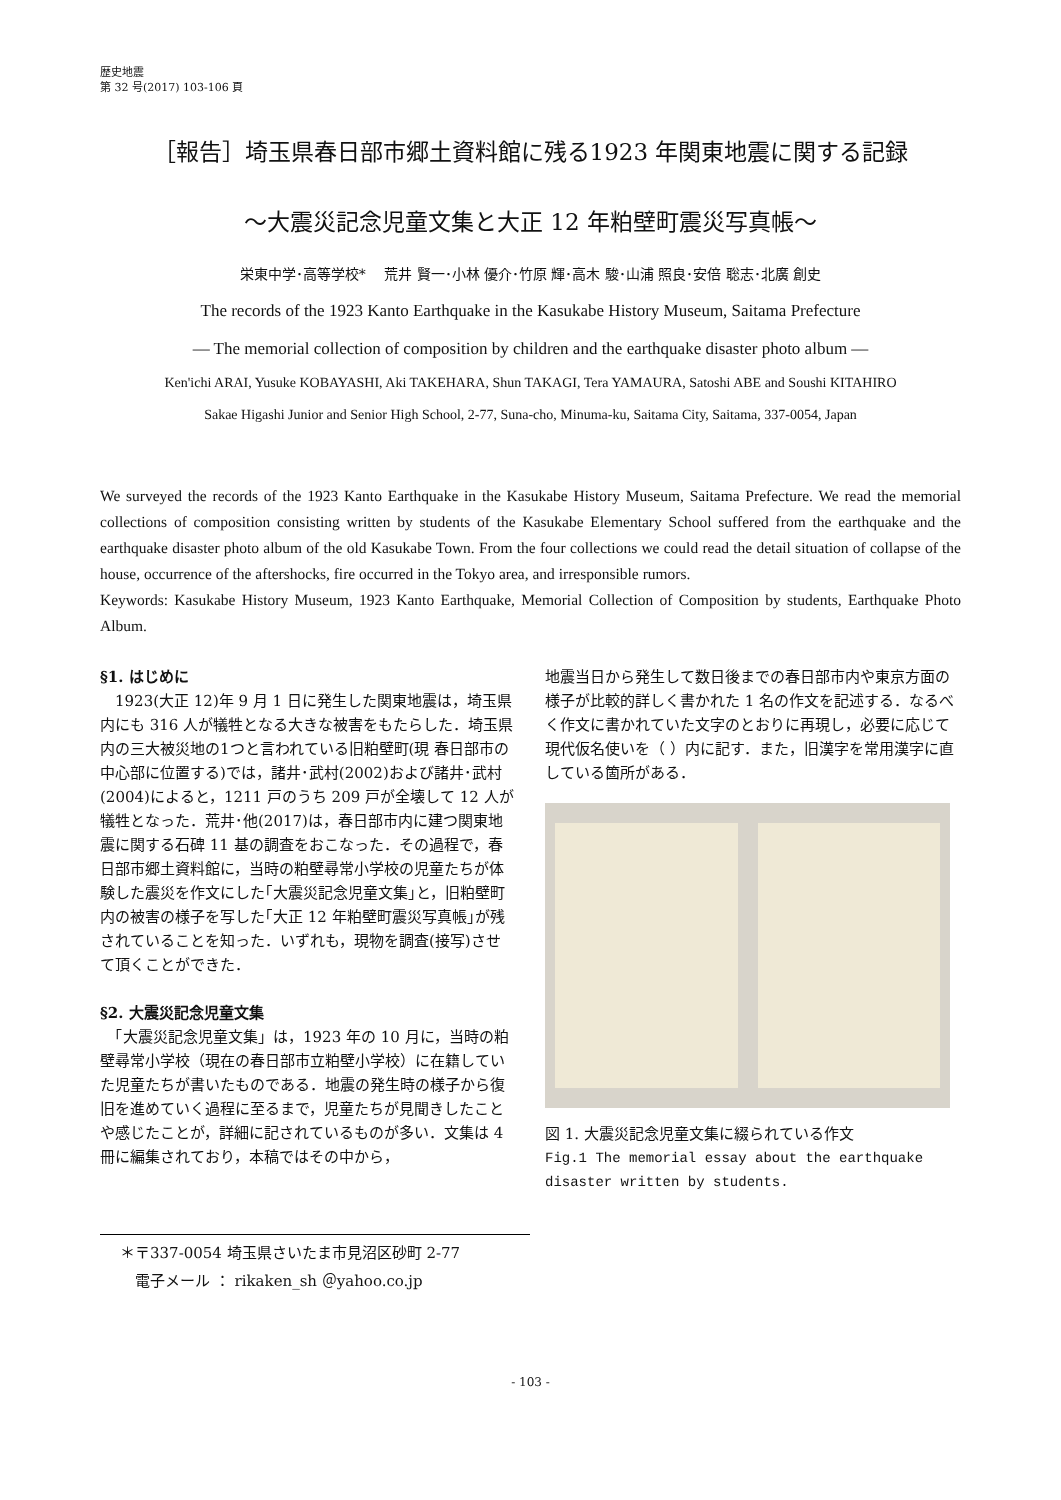歴史地震
第 32 号(2017) 103-106 頁
［報告］埼玉県春日部市郷土資料館に残る1923 年関東地震に関する記録
～大震災記念児童文集と大正 12 年粕壁町震災写真帳～
栄東中学･高等学校*　 荒井 賢一･小林 優介･竹原 輝･高木 駿･山浦 照良･安倍 聡志･北廣 創史
The records of the 1923 Kanto Earthquake in the Kasukabe History Museum, Saitama Prefecture
— The memorial collection of composition by children and the earthquake disaster photo album —
Ken'ichi ARAI, Yusuke KOBAYASHI, Aki TAKEHARA, Shun TAKAGI, Tera YAMAURA, Satoshi ABE and Soushi KITAHIRO
Sakae Higashi Junior and Senior High School, 2-77, Suna-cho, Minuma-ku, Saitama City, Saitama, 337-0054, Japan
We surveyed the records of the 1923 Kanto Earthquake in the Kasukabe History Museum, Saitama Prefecture. We read the memorial collections of composition consisting written by students of the Kasukabe Elementary School suffered from the earthquake and the earthquake disaster photo album of the old Kasukabe Town. From the four collections we could read the detail situation of collapse of the house, occurrence of the aftershocks, fire occurred in the Tokyo area, and irresponsible rumors.
Keywords: Kasukabe History Museum, 1923 Kanto Earthquake, Memorial Collection of Composition by students, Earthquake Photo Album.
§1. はじめに
　1923(大正 12)年 9 月 1 日に発生した関東地震は，埼玉県内にも 316 人が犠牲となる大きな被害をもたらした．埼玉県内の三大被災地の1つと言われている旧粕壁町(現 春日部市の中心部に位置する)では，諸井･武村(2002)および諸井･武村(2004)によると，1211 戸のうち 209 戸が全壊して 12 人が犠牲となった．荒井･他(2017)は，春日部市内に建つ関東地震に関する石碑 11 基の調査をおこなった．その過程で，春日部市郷土資料館に，当時の粕壁尋常小学校の児童たちが体験した震災を作文にした｢大震災記念児童文集｣と，旧粕壁町内の被害の様子を写した｢大正 12 年粕壁町震災写真帳｣が残されていることを知った．いずれも，現物を調査(接写)させて頂くことができた．
§2. 大震災記念児童文集
　「大震災記念児童文集」は，1923 年の 10 月に，当時の粕壁尋常小学校（現在の春日部市立粕壁小学校）に在籍していた児童たちが書いたものである．地震の発生時の様子から復旧を進めていく過程に至るまで，児童たちが見聞きしたことや感じたことが，詳細に記されているものが多い．文集は 4 冊に編集されており，本稿ではその中から，
地震当日から発生して数日後までの春日部市内や東京方面の様子が比較的詳しく書かれた 1 名の作文を記述する．なるべく作文に書かれていた文字のとおりに再現し，必要に応じて現代仮名使いを（ ）内に記す．また，旧漢字を常用漢字に直している箇所がある．
図 1. 大震災記念児童文集に綴られている作文
Fig.1 The memorial essay about the earthquake disaster written by students.
＊〒337-0054 埼玉県さいたま市見沼区砂町 2-77
　電子メール ： rikaken_sh ＠yahoo.co.jp
- 103 -